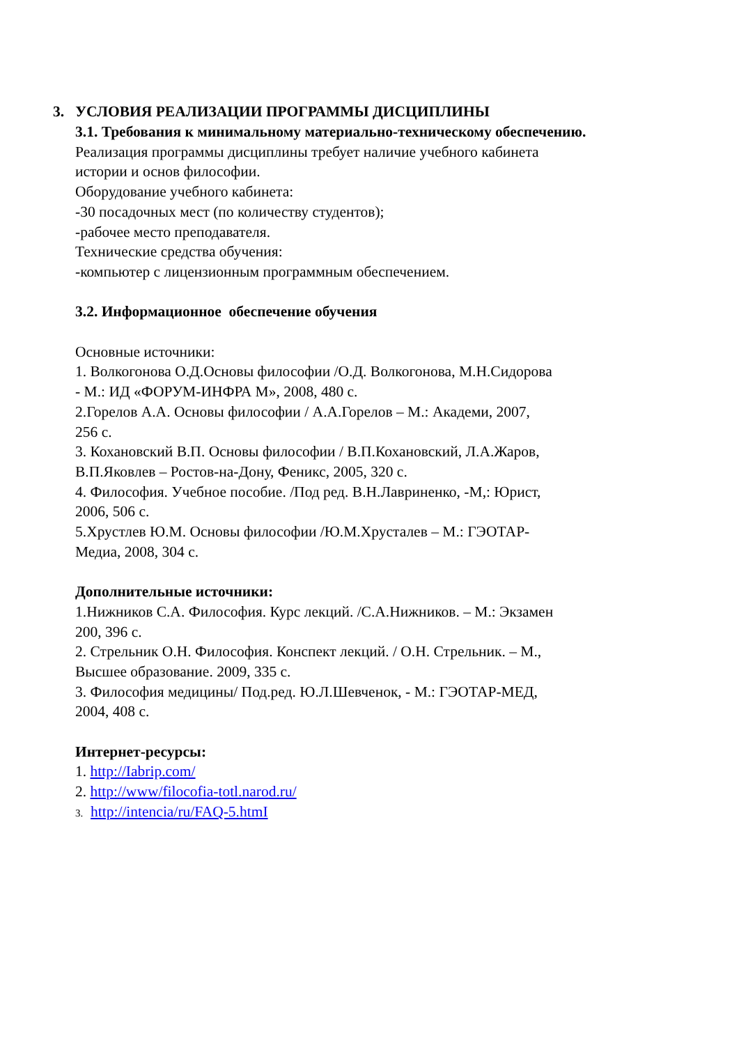3. УСЛОВИЯ РЕАЛИЗАЦИИ ПРОГРАММЫ ДИСЦИПЛИНЫ
3.1. Требования к минимальному материально-техническому обеспечению.
Реализация программы дисциплины требует наличие учебного кабинета
истории и основ философии.
Оборудование учебного кабинета:
-30 посадочных мест (по количеству студентов);
-рабочее место преподавателя.
Технические средства обучения:
-компьютер с лицензионным программным обеспечением.
3.2. Информационное обеспечение обучения
Основные источники:
1. Волкогонова О.Д.Основы философии /О.Д. Волкогонова, М.Н.Сидорова
- М.: ИД «ФОРУМ-ИНФРА М», 2008, 480 с.
2.Горелов А.А. Основы философии / А.А.Горелов – М.: Академи, 2007,
256 с.
3. Кохановский В.П. Основы философии / В.П.Кохановский, Л.А.Жаров,
В.П.Яковлев – Ростов-на-Дону, Феникс, 2005, 320 с.
4. Философия. Учебное пособие. /Под ред. В.Н.Лавриненко, -М,: Юрист,
2006, 506 с.
5.Хрустлев Ю.М. Основы философии /Ю.М.Хрусталев – М.: ГЭОТАР-
Медиа, 2008, 304 с.
Дополнительные источники:
1.Нижников С.А. Философия. Курс лекций. /С.А.Нижников. – М.: Экзамен
200, 396 с.
2. Стрельник О.Н. Философия. Конспект лекций. / О.Н. Стрельник. – М.,
Высшее образование. 2009, 335 с.
3. Философия медицины/ Под.ред. Ю.Л.Шевченок, - М.: ГЭОТАР-МЕД,
2004, 408 с.
Интернет-ресурсы:
1. http://Iabrip.com/
2. http://www/filocofia-totl.narod.ru/
3. http://intencia/ru/FAQ-5.htmI